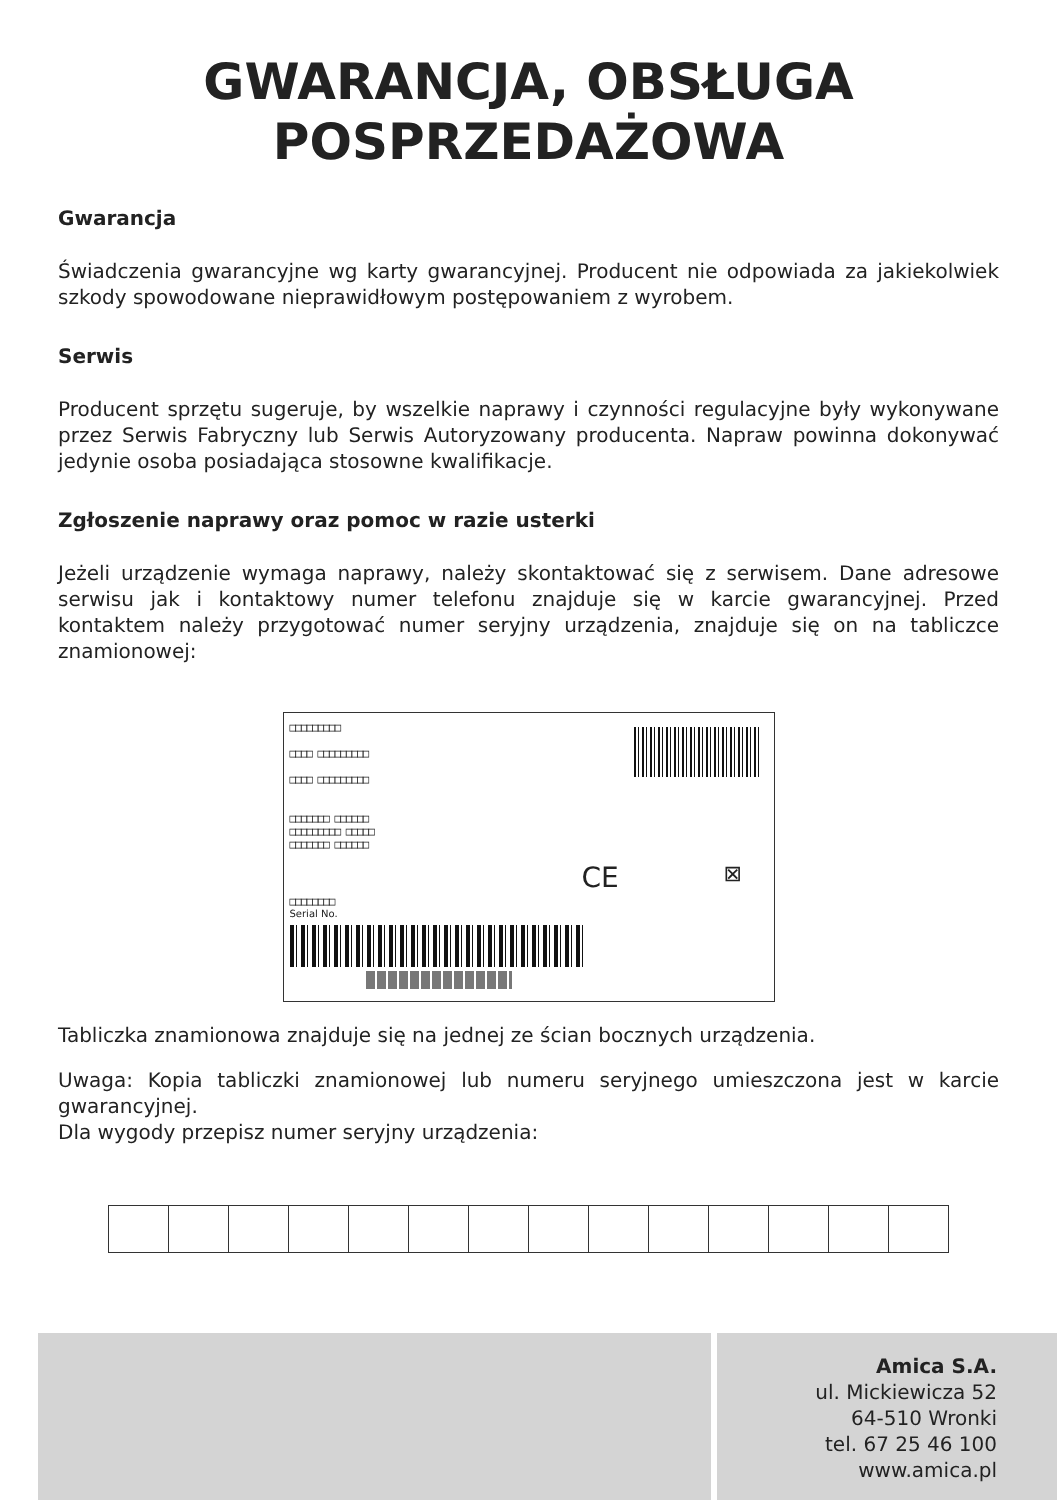GWARANCJA, OBSŁUGA
POSPRZEDAŻOWA
Gwarancja
Świadczenia gwarancyjne wg karty gwarancyjnej. Producent nie odpowiada za jakiekolwiek szkody spowodowane nieprawidłowym postępowaniem z wyrobem.
Serwis
Producent sprzętu sugeruje, by wszelkie naprawy i czynności regulacyjne były wykonywane przez Serwis Fabryczny lub Serwis Autoryzowany producenta. Napraw powinna dokonywać jedynie osoba posiadająca stosowne kwalifikacje.
Zgłoszenie naprawy oraz pomoc w razie usterki
Jeżeli urządzenie wymaga naprawy, należy skontaktować się z serwisem. Dane adresowe serwisu jak i kontaktowy numer telefonu znajduje się w karcie gwarancyjnej. Przed kontaktem należy przygotować numer seryjny urządzenia, znajduje się on na tabliczce znamionowej:
□□□□□□□□□
□□□□ □□□□□□□□□
□□□□ □□□□□□□□□
□□□□□□□ □□□□□□
□□□□□□□□□ □□□□□
□□□□□□□ □□□□□□
CE ⊠
□□□□□□□□
Serial No.
Tabliczka znamionowa znajduje się na jednej ze ścian bocznych urządzenia.
Uwaga: Kopia tabliczki znamionowej lub numeru seryjnego umieszczona jest w karcie gwarancyjnej.
Dla wygody przepisz numer seryjny urządzenia:
Amica S.A.
ul. Mickiewicza 52
64-510 Wronki
tel. 67 25 46 100
www.amica.pl